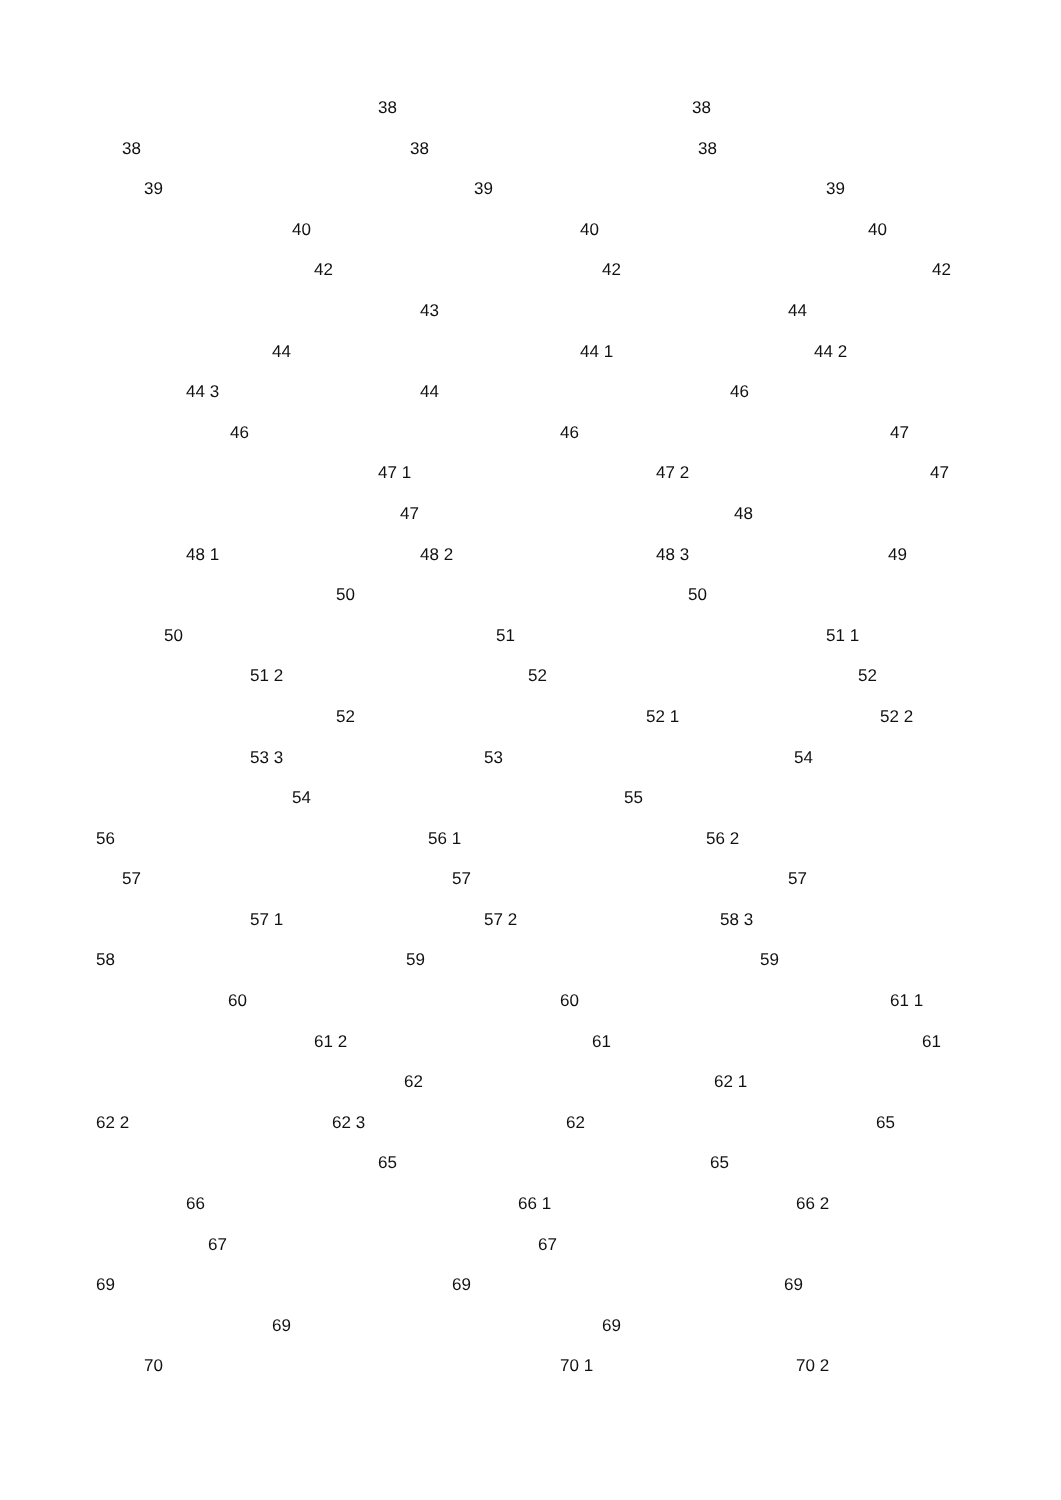38 38
38 38 38
39 39 39
40 40 40
42 42 42
43 44
44 44 1 44 2
44 3 44 46
46 46 47
47 1 47 2 47
47 48
48 1 48 2 48 3 49
50 50
50 51 51 1
51 2 52 52
52 52 1 52 2
53 3 53 54
54 55
56 56 1 56 2
57 57 57
57 1 57 2 58 3
58 59 59
60 60 61 1
61 2 61 61
62 62 1
62 2 62 3 62 65
65 65
66 66 1 66 2
67 67
69 69 69
69 69
70 70 1 70 2